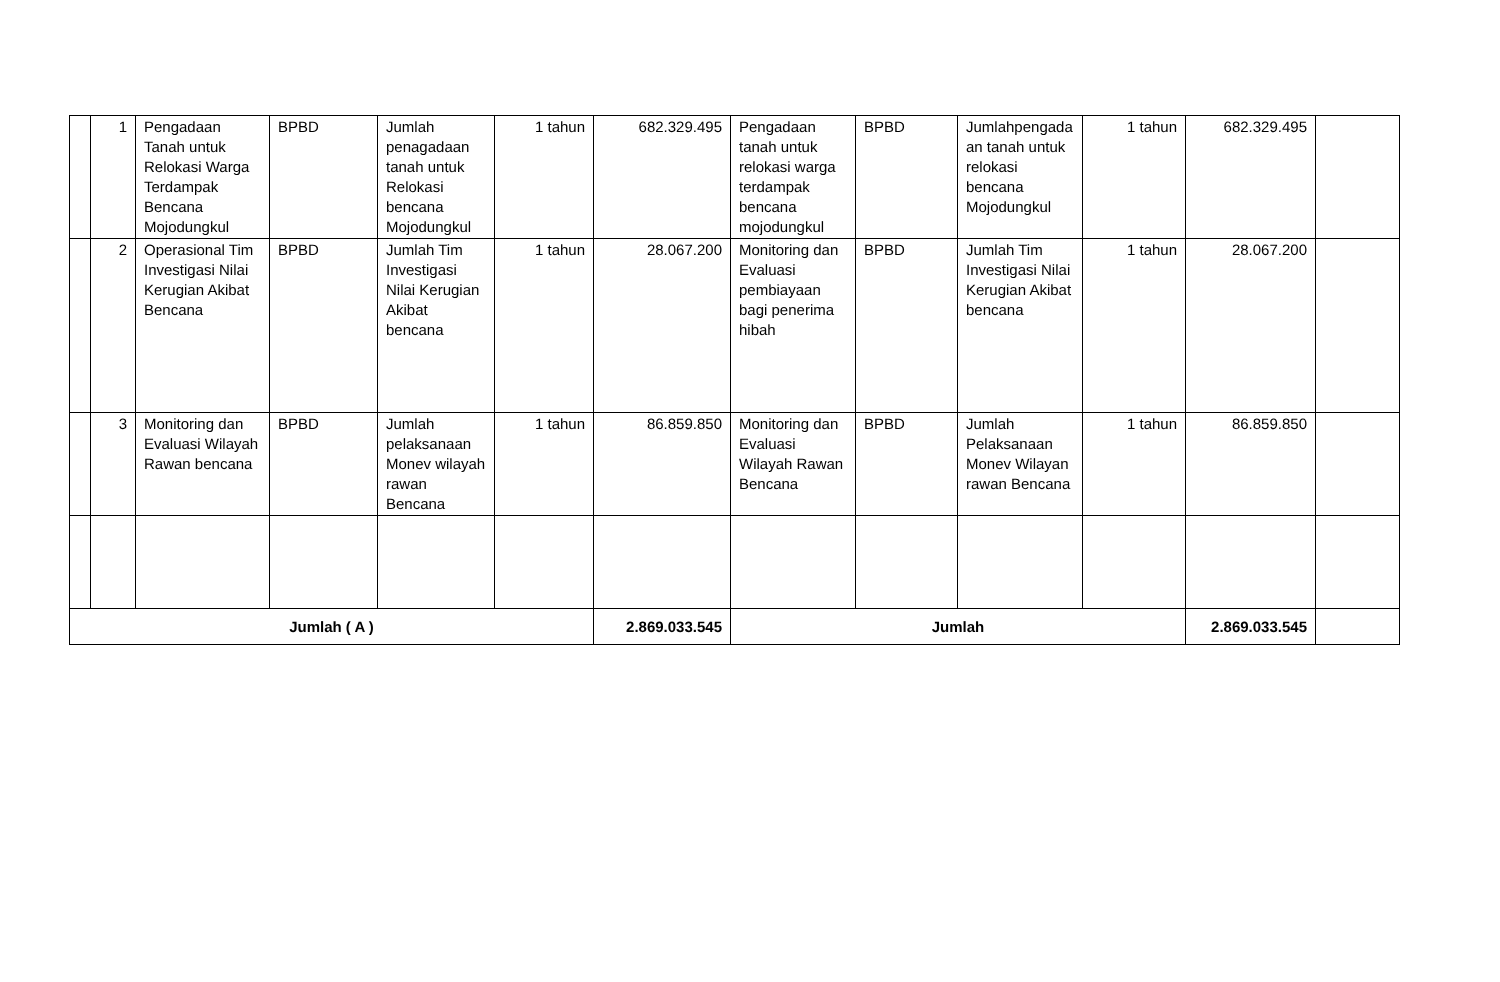| | 1 | Pengadaan Tanah untuk Relokasi Warga Terdampak Bencana Mojodungkul | BPBD | Jumlah penagadaan tanah untuk Relokasi bencana Mojodungkul | 1 tahun | 682.329.495 | Pengadaan tanah untuk relokasi warga terdampak bencana mojodungkul | BPBD | Jumlahpengada an tanah untuk relokasi bencana Mojodungkul | 1 tahun | 682.329.495 | |
| | 2 | Operasional Tim Investigasi Nilai Kerugian Akibat Bencana | BPBD | Jumlah Tim Investigasi Nilai Kerugian Akibat bencana | 1 tahun | 28.067.200 | Monitoring dan Evaluasi pembiayaan bagi penerima hibah | BPBD | Jumlah Tim Investigasi Nilai Kerugian Akibat bencana | 1 tahun | 28.067.200 | |
| | 3 | Monitoring dan Evaluasi Wilayah Rawan bencana | BPBD | Jumlah pelaksanaan Monev wilayah rawan Bencana | 1 tahun | 86.859.850 | Monitoring dan Evaluasi Wilayah Rawan Bencana | BPBD | Jumlah Pelaksanaan Monev Wilayan rawan Bencana | 1 tahun | 86.859.850 | |
| Jumlah ( A ) | | | | | | 2.869.033.545 | Jumlah | | | | 2.869.033.545 | |